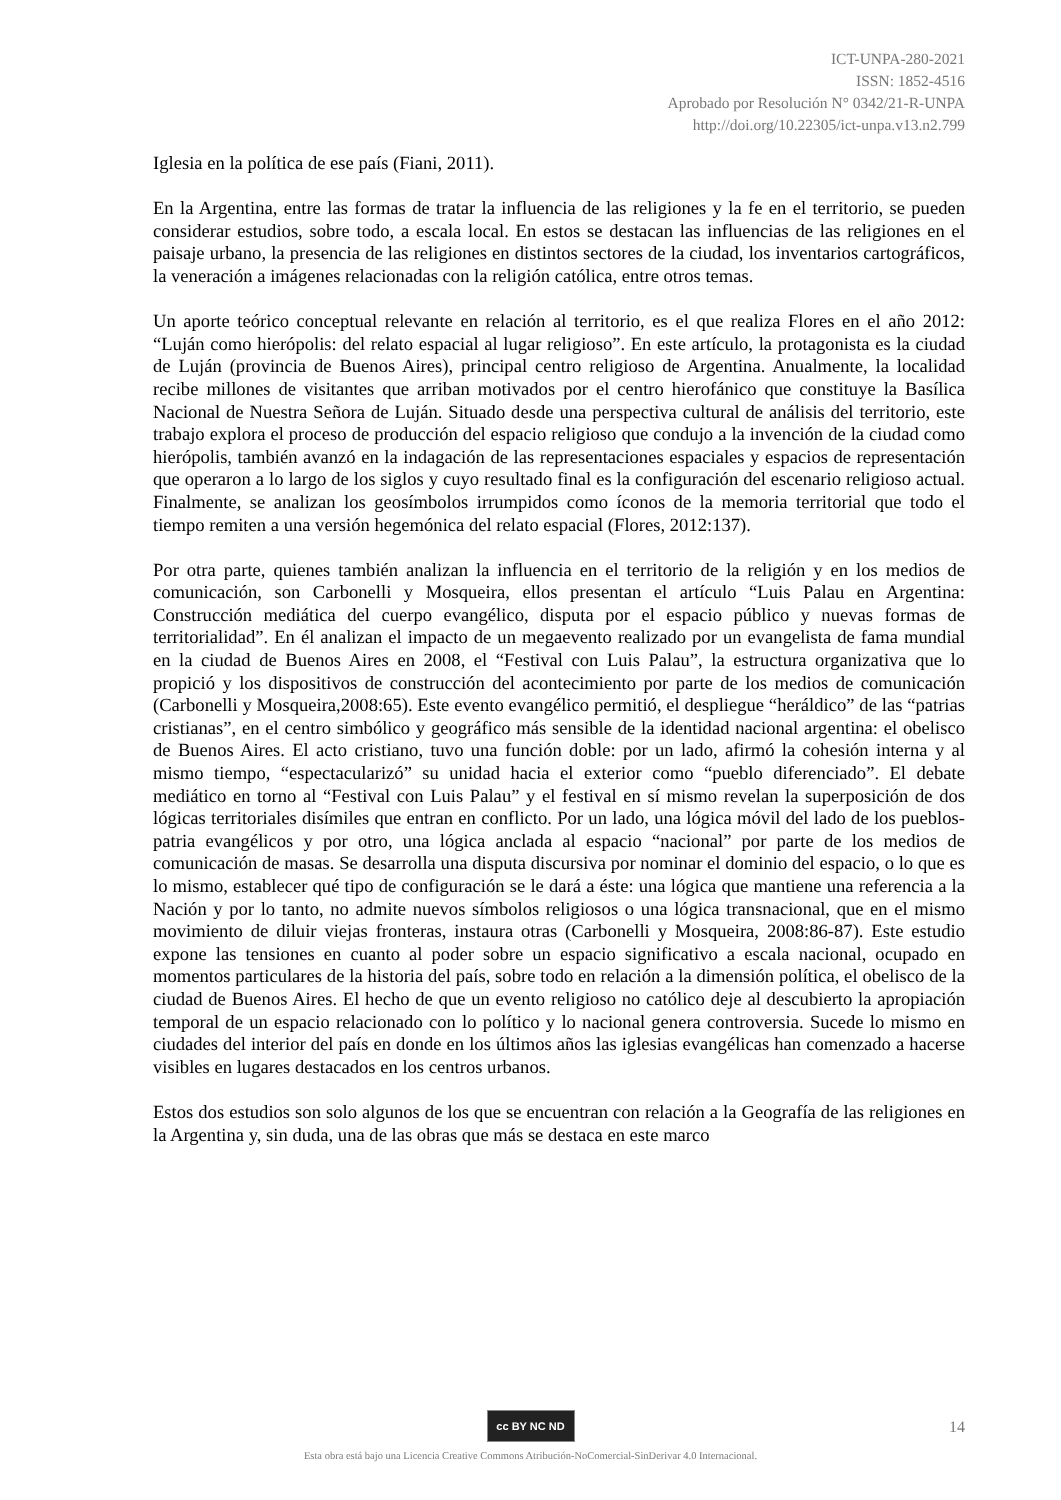ICT-UNPA-280-2021
ISSN: 1852-4516
Aprobado por Resolución N° 0342/21-R-UNPA
http://doi.org/10.22305/ict-unpa.v13.n2.799
Iglesia en la política de ese país (Fiani, 2011).
En la Argentina, entre las formas de tratar la influencia de las religiones y la fe en el territorio, se pueden considerar estudios, sobre todo, a escala local. En estos se destacan las influencias de las religiones en el paisaje urbano, la presencia de las religiones en distintos sectores de la ciudad, los inventarios cartográficos, la veneración a imágenes relacionadas con la religión católica, entre otros temas.
Un aporte teórico conceptual relevante en relación al territorio, es el que realiza Flores en el año 2012: “Luján como hierópolis: del relato espacial al lugar religioso”. En este artículo, la protagonista es la ciudad de Luján (provincia de Buenos Aires), principal centro religioso de Argentina. Anualmente, la localidad recibe millones de visitantes que arriban motivados por el centro hierofánico que constituye la Basílica Nacional de Nuestra Señora de Luján. Situado desde una perspectiva cultural de análisis del territorio, este trabajo explora el proceso de producción del espacio religioso que condujo a la invención de la ciudad como hierópolis, también avanzó en la indagación de las representaciones espaciales y espacios de representación que operaron a lo largo de los siglos y cuyo resultado final es la configuración del escenario religioso actual. Finalmente, se analizan los geosímbolos irrumpidos como íconos de la memoria territorial que todo el tiempo remiten a una versión hegemónica del relato espacial (Flores, 2012:137).
Por otra parte, quienes también analizan la influencia en el territorio de la religión y en los medios de comunicación, son Carbonelli y Mosqueira, ellos presentan el artículo “Luis Palau en Argentina: Construcción mediática del cuerpo evangélico, disputa por el espacio público y nuevas formas de territorialidad”. En él analizan el impacto de un megaevento realizado por un evangelista de fama mundial en la ciudad de Buenos Aires en 2008, el “Festival con Luis Palau”, la estructura organizativa que lo propició y los dispositivos de construcción del acontecimiento por parte de los medios de comunicación (Carbonelli y Mosqueira,2008:65). Este evento evangélico permitió, el despliegue “heráldico” de las “patrias cristianas”, en el centro simbólico y geográfico más sensible de la identidad nacional argentina: el obelisco de Buenos Aires. El acto cristiano, tuvo una función doble: por un lado, afirmó la cohesión interna y al mismo tiempo, “espectacularizó” su unidad hacia el exterior como “pueblo diferenciado”. El debate mediático en torno al “Festival con Luis Palau” y el festival en sí mismo revelan la superposición de dos lógicas territoriales disímiles que entran en conflicto. Por un lado, una lógica móvil del lado de los pueblos-patria evangélicos y por otro, una lógica anclada al espacio “nacional” por parte de los medios de comunicación de masas. Se desarrolla una disputa discursiva por nominar el dominio del espacio, o lo que es lo mismo, establecer qué tipo de configuración se le dará a éste: una lógica que mantiene una referencia a la Nación y por lo tanto, no admite nuevos símbolos religiosos o una lógica transnacional, que en el mismo movimiento de diluir viejas fronteras, instaura otras (Carbonelli y Mosqueira, 2008:86-87). Este estudio expone las tensiones en cuanto al poder sobre un espacio significativo a escala nacional, ocupado en momentos particulares de la historia del país, sobre todo en relación a la dimensión política, el obelisco de la ciudad de Buenos Aires. El hecho de que un evento religioso no católico deje al descubierto la apropiación temporal de un espacio relacionado con lo político y lo nacional genera controversia. Sucede lo mismo en ciudades del interior del país en donde en los últimos años las iglesias evangélicas han comenzado a hacerse visibles en lugares destacados en los centros urbanos.
Estos dos estudios son solo algunos de los que se encuentran con relación a la Geografía de las religiones en la Argentina y, sin duda, una de las obras que más se destaca en este marco
cc BY NC ND
Esta obra está bajo una Licencia Creative Commons Atribución-NoComercial-SinDerivar 4.0 Internacional.
14